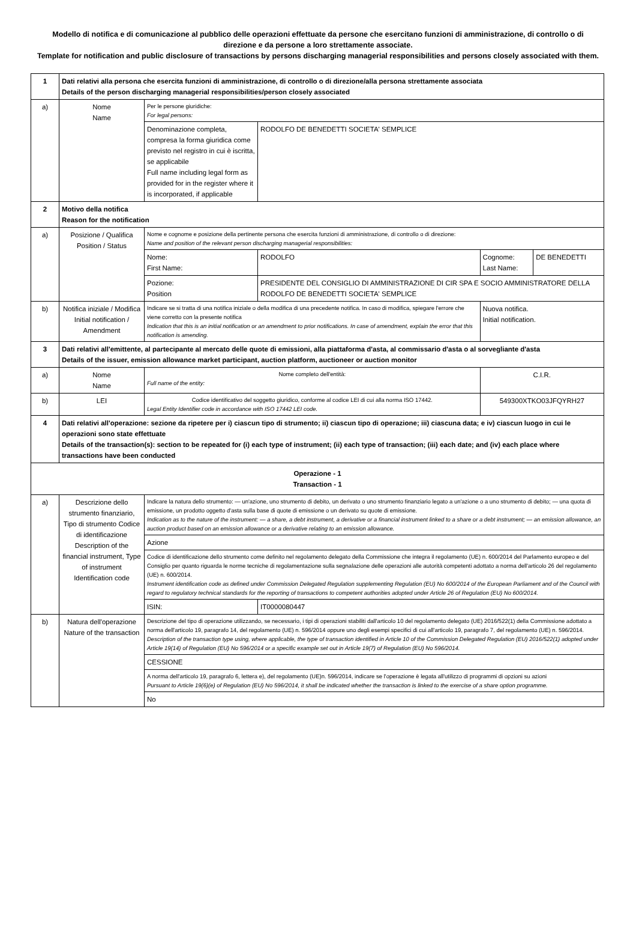Modello di notifica e di comunicazione al pubblico delle operazioni effettuate da persone che esercitano funzioni di amministrazione, di controllo o di direzione e da persone a loro strettamente associate.
Template for notification and public disclosure of transactions by persons discharging managerial responsibilities and persons closely associated with them.
| 1 | Dati relativi alla persona che esercita funzioni di amministrazione, di controllo o di direzione/alla persona strettamente associata Details of the person discharging managerial responsibilities/person closely associated | | | | |
| a) | Nome Name | Per le persone giuridiche: For legal persons: | | | |
| | | Denominazione completa, compresa la forma giuridica come previsto nel registro in cui è iscritta, se applicabile Full name including legal form as provided for in the register where it is incorporated, if applicable | RODOLFO DE BENEDETTI SOCIETA' SEMPLICE | | |
| 2 | Motivo della notifica Reason for the notification | | | | |
| a) | Posizione / Qualifica Position / Status | Nome e cognome e posizione della pertinente persona che esercita funzioni di amministrazione, di controllo o di direzione: Name and position of the relevant person discharging managerial responsibilities: | | | |
| | | Nome: First Name: | RODOLFO | Cognome: Last Name: | DE BENEDETTI |
| | | Pozione: Position | PRESIDENTE DEL CONSIGLIO DI AMMINISTRAZIONE DI CIR SPA E SOCIO AMMINISTRATORE DELLA RODOLFO DE BENEDETTI SOCIETA' SEMPLICE | | |
| b) | Notifica iniziale / Modifica Initial notification / Amendment | Indicare se si tratta di una notifica iniziale o della modifica di una precedente notifica. In caso di modifica, spiegare l'errore che viene corretto con la presente notifica Indication that this is an initial notification or an amendment to prior notifications. In case of amendment, explain the error that this notification is amending. | | Nuova notifica. Initial notification. | |
| 3 | Dati relativi all'emittente, al partecipante al mercato delle quote di emissioni, alla piattaforma d'asta, al commissario d'asta o al sorvegliante d'asta Details of the issuer, emission allowance market participant, auction platform, auctioneer or auction monitor | | | | |
| a) | Nome Name | Nome completo dell'entità: Full name of the entity: | | C.I.R. | |
| b) | LEI | Codice identificativo del soggetto giuridico, conforme al codice LEI di cui alla norma ISO 17442. Legal Entity Identifier code in accordance with ISO 17442 LEI code. | | 549300XTKO03JFQYRH27 | |
| 4 | Dati relativi all'operazione: sezione da ripetere per i) ciascun tipo di strumento; ii) ciascun tipo di operazione; iii) ciascuna data; e iv) ciascun luogo in cui le operazioni sono state effettuate Details of the transaction(s): section to be repeated for (i) each type of instrument; (ii) each type of transaction; (iii) each date; and (iv) each place where transactions have been conducted | | | | |
| Operazione - 1 Transaction - 1 | | | | | |
| a) | Descrizione dello strumento finanziario, Tipo di strumento Codice di identificazione Description of the financial instrument, Type of instrument Identification code | Indicare la natura dello strumento: — un'azione, uno strumento di debito, un derivato o uno strumento finanziario legato a un'azione o a uno strumento di debito; — una quota di emissione, un prodotto oggetto d'asta sulla base di quote di emissione o un derivato su quote di emissione. Indication as to the nature of the instrument: — a share, a debt instrument, a derivative or a financial instrument linked to a share or a debt instrument; — an emission allowance, an auction product based on an emission allowance or a derivative relating to an emission allowance. | | | |
| | | Azione | | | |
| | | Codice di identificazione dello strumento come definito nel regolamento delegato della Commissione che integra il regolamento (UE) n. 600/2014 del Parlamento europeo e del Consiglio per quanto riguarda le norme tecniche di regolamentazione sulla segnalazione delle operazioni alle autorità competenti adottato a norma dell'articolo 26 del regolamento (UE) n. 600/2014. Instrument identification code as defined under Commission Delegated Regulation supplementing Regulation (EU) No 600/2014 of the European Parliament and of the Council with regard to regulatory technical standards for the reporting of transactions to competent authorities adopted under Article 26 of Regulation (EU) No 600/2014. | | | |
| | | ISIN: | IT0000080447 | | |
| b) | Natura dell'operazione Nature of the transaction | Descrizione del tipo di operazione utilizzando, se necessario, i tipi di operazioni stabiliti dall'articolo 10 del regolamento delegato (UE) 2016/522(1) della Commissione adottato a norma dell'articolo 19, paragrafo 14, del regolamento (UE) n. 596/2014 oppure uno degli esempi specifici di cui all'articolo 19, paragrafo 7, del regolamento (UE) n. 596/2014. Description of the transaction type using, where applicable, the type of transaction identified in Article 10 of the Commission Delegated Regulation (EU) 2016/522(1) adopted under Article 19(14) of Regulation (EU) No 596/2014 or a specific example set out in Article 19(7) of Regulation (EU) No 596/2014. | | | |
| | | CESSIONE | | | |
| | | A norma dell'articolo 19, paragrafo 6, lettera e), del regolamento (UE)n. 596/2014, indicare se l'operazione è legata all'utilizzo di programmi di opzioni su azioni Pursuant to Article 19(6)(e) of Regulation (EU) No 596/2014, it shall be indicated whether the transaction is linked to the exercise of a share option programme. | | | |
| | | No | | | |